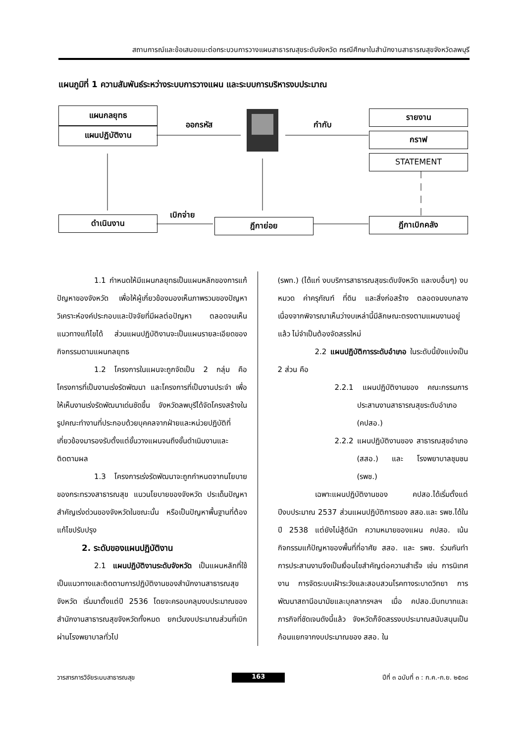สถานการณ์และข้อเสนอแนะต่อกระบวนการวางแผนสาธารณสุขระดับจังหวัด กรณีศึกษาในสำนักงานสาธารณสุขจังหวัดลพบุรี
แผนภูมิที่ 1 ความสัมพันธ์ระหว่างระบบการวางแผน และระบบการบริหารงบประมาณ
แผนกลยุทธ
แผนปฏิบัติงาน
ออกรหัส กำกับ
รายงาน
กราฟ
STATEMENT
ดำเนินงาน
เบิกจ่าย
ฎีกาย่อย ฎีกาเบิกคลัง
1.1 กำหนดให้มีแผนกลยุทธเป็นแผนหลักของการแก้ปัญหาของจังหวัด เพื่อให้ผู้เกี่ยวข้องมองเห็นภาพรวมของปัญหา วิเคราะห์องค์ประกอบและปัจจัยที่มีผลต่อปัญหา ตลอดจนเห็นแนวทางแก้ไขได้ ส่วนแผนปฏิบัติงานจะเป็นแผนรายละเอียดของกิจกรรมตามแผนกลยุทธ
1.2 โครงการในแผนจะถูกจัดเป็น 2 กลุ่ม คือ โครงการที่เป็นงานเร่งรัดพัฒนา และโครงการที่เป็นงานประจำ เพื่อให้เห็นงานเร่งรัดพัฒนาเด่นชัดขึ้น จังหวัดลพบุรีได้จัดโครงสร้างในรูปคณะทำงานที่ประกอบด้วยบุคคลจากฝ่ายและหน่วยปฏิบัติที่เกี่ยวข้องมารองรับตั้งแต่ขั้นวางแผนจนถึงขั้นดำเนินงานและติดตามผล
1.3 โครงการเร่งรัดพัฒนาจะถูกกำหนดจากนโยบายของกระทรวงสาธารณสุข แนวนโยบายของจังหวัด ประเด็นปัญหาสำคัญเร่งด่วนของจังหวัดในขณะนั้น หรือเป็นปัญหาพื้นฐานที่ต้องแก้ไขปรับปรุง
2. ระดับของแผนปฏิบัติงาน
2.1 แผนปฏิบัติงานระดับจังหวัด เป็นแผนหลักที่ใช้เป็นแนวทางและติดตามการปฏิบัติงานของสำนักงานสาธารณสุขจังหวัด เริ่มมาตั้งแต่ปี 2536 โดยจะครอบคลุมงบประมาณของสำนักงานสาธารณสุขจังหวัดทั้งหมด ยกเว้นงบประมาณส่วนที่เบิกผ่านโรงพยาบาลทั่วไป
(รพท.) (ได้แก่ งบบริการสาธารณสุขระดับจังหวัด และงบอื่นๆ) งบหมวด ค่าครุภัณฑ์ ที่ดิน และสิ่งก่อสร้าง ตลอดจนงบกลาง เนื่องจากพิจารณาเห็นว่างบเหล่านี้มีลักษณะตรงตามแผนงานอยู่แล้ว ไม่จำเป็นต้องจัดสรรใหม่
2.2 แผนปฏิบัติการระดับอำเภอ ในระดับนี้ยังแบ่งเป็น 2 ส่วน คือ
2.2.1 แผนปฏิบัติงานของ คณะกรรมการประสานงานสาธารณสุขระดับอำเภอ (คปสอ.)
2.2.2 แผนปฏิบัติงานของ สาธารณสุขอำเภอ (สสอ.) และ โรงพยาบาลชุมชน (รพช.)
เฉพาะแผนปฏิบัติงานของ คปสอ.ได้เริ่มตั้งแต่ปีงบประมาณ 2537 ส่วนแผนปฏิบัติการของ สสอ.และ รพช.ได้ในปี 2538 แต่ยังไม่สู้ดีนัก ความหมายของแผน คปสอ. เน้นกิจกรรมแก้ปัญหาของพื้นที่ที่อาศัย สสอ. และ รพช. ร่วมกันทำ การประสานงานจึงเป็นเงื่อนไขสำคัญต่อความสำเร็จ เช่น การนิเทศงาน การจัดระบบเฝ้าระวังและสอบสวนโรคทางระบาดวิทยา การพัฒนาสถานีอนามัยและบุคลากรฯลฯ เมื่อ คปสอ.มีบทบาทและภารกิจที่ชัดเจนดังนี้แล้ว จังหวัดก็จัดสรรงบประมาณสนับสนุนเป็นก้อนแยกจากงบประมาณของ สสอ. ใน
วารสารการวิจัยระบบสาธารณสุข 163 ปีที่ ๓ ฉบับที่ ๓ : ก.ค.-ก.ย. ๒๕๓๘